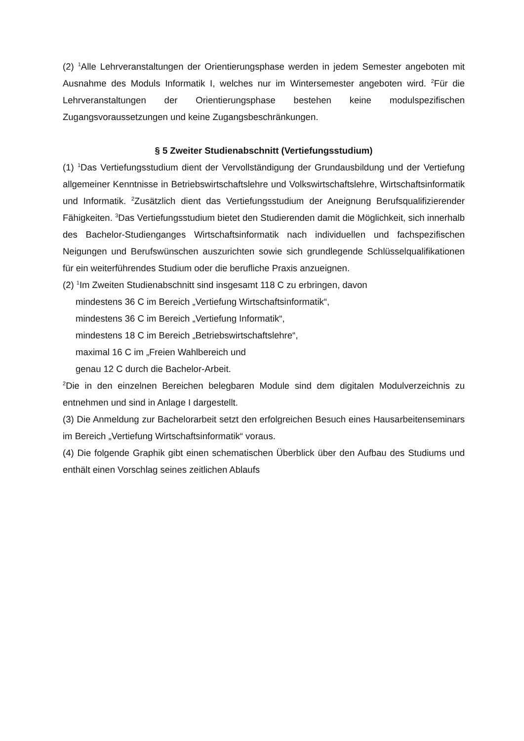(2) <sup>1</sup>Alle Lehrveranstaltungen der Orientierungsphase werden in jedem Semester angeboten mit Ausnahme des Moduls Informatik I, welches nur im Wintersemester angeboten wird. <sup>2</sup>Für die Lehrveranstaltungen der Orientierungsphase bestehen keine modulspezifischen Zugangsvoraussetzungen und keine Zugangsbeschränkungen.
§ 5 Zweiter Studienabschnitt (Vertiefungsstudium)
(1) <sup>1</sup>Das Vertiefungsstudium dient der Vervollständigung der Grundausbildung und der Vertiefung allgemeiner Kenntnisse in Betriebswirtschaftslehre und Volkswirtschaftslehre, Wirtschaftsinformatik und Informatik. <sup>2</sup>Zusätzlich dient das Vertiefungsstudium der Aneignung Berufsqualifizierender Fähigkeiten. <sup>3</sup>Das Vertiefungsstudium bietet den Studierenden damit die Möglichkeit, sich innerhalb des Bachelor-Studienganges Wirtschaftsinformatik nach individuellen und fachspezifischen Neigungen und Berufswünschen auszurichten sowie sich grundlegende Schlüsselqualifikationen für ein weiterführendes Studium oder die berufliche Praxis anzueignen.
(2) <sup>1</sup>Im Zweiten Studienabschnitt sind insgesamt 118 C zu erbringen, davon
mindestens 36 C im Bereich „Vertiefung Wirtschaftsinformatik“,
mindestens 36 C im Bereich „Vertiefung Informatik“,
mindestens 18 C im Bereich „Betriebswirtschaftslehre“,
maximal 16 C im „Freien Wahlbereich und
genau 12 C durch die Bachelor-Arbeit.
<sup>2</sup> Die in den einzelnen Bereichen belegbaren Module sind dem digitalen Modulverzeichnis zu entnehmen und sind in Anlage I dargestellt.
(3) Die Anmeldung zur Bachelorarbeit setzt den erfolgreichen Besuch eines Hausarbeitenseminars im Bereich „Vertiefung Wirtschaftsinformatik“ voraus.
(4) Die folgende Graphik gibt einen schematischen Überblick über den Aufbau des Studiums und enthält einen Vorschlag seines zeitlichen Ablaufs